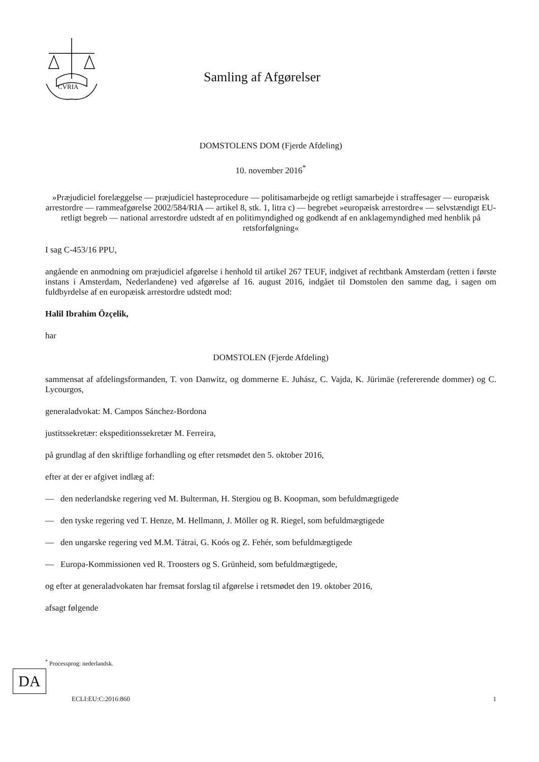CVRIA
Samling af Afgørelser
DOMSTOLENS DOM (Fjerde Afdeling)
10. november 2016<sup>*</sup>
»Præjudiciel forelæggelse — præjudiciel hasteprocedure — politisamarbejde og retligt samarbejde i straffesager — europæisk arrestordre — rammeafgørelse 2002/584/RIA — artikel 8, stk. 1, litra c) — begrebet »europæisk arrestordre« — selvstændigt EU-retligt begreb — national arrestordre udstedt af en politimyndighed og godkendt af en anklagemyndighed med henblik på retsforfølgning«
I sag C-453/16 PPU,
angående en anmodning om præjudiciel afgørelse i henhold til artikel 267 TEUF, indgivet af rechtbank Amsterdam (retten i første instans i Amsterdam, Nederlandene) ved afgørelse af 16. august 2016, indgået til Domstolen den samme dag, i sagen om fuldbyrdelse af en europæisk arrestordre udstedt mod:
Halil Ibrahim Özçelik,
har
DOMSTOLEN (Fjerde Afdeling)
sammensat af afdelingsformanden, T. von Danwitz, og dommerne E. Juhász, C. Vajda, K. Jürimäe (refererende dommer) og C. Lycourgos,
generaladvokat: M. Campos Sánchez-Bordona
justitssekretær: ekspeditionssekretær M. Ferreira,
på grundlag af den skriftlige forhandling og efter retsmødet den 5. oktober 2016,
efter at der er afgivet indlæg af:
— den nederlandske regering ved M. Bulterman, H. Stergiou og B. Koopman, som befuldmægtigede
— den tyske regering ved T. Henze, M. Hellmann, J. Möller og R. Riegel, som befuldmægtigede
— den ungarske regering ved M.M. Tátrai, G. Koós og Z. Fehér, som befuldmægtigede
— Europa-Kommissionen ved R. Troosters og S. Grünheid, som befuldmægtigede,
og efter at generaladvokaten har fremsat forslag til afgørelse i retsmødet den 19. oktober 2016,
afsagt følgende
<sup>*</sup> Processprog: nederlandsk.
DA
ECLI:EU:C:2016:860 1